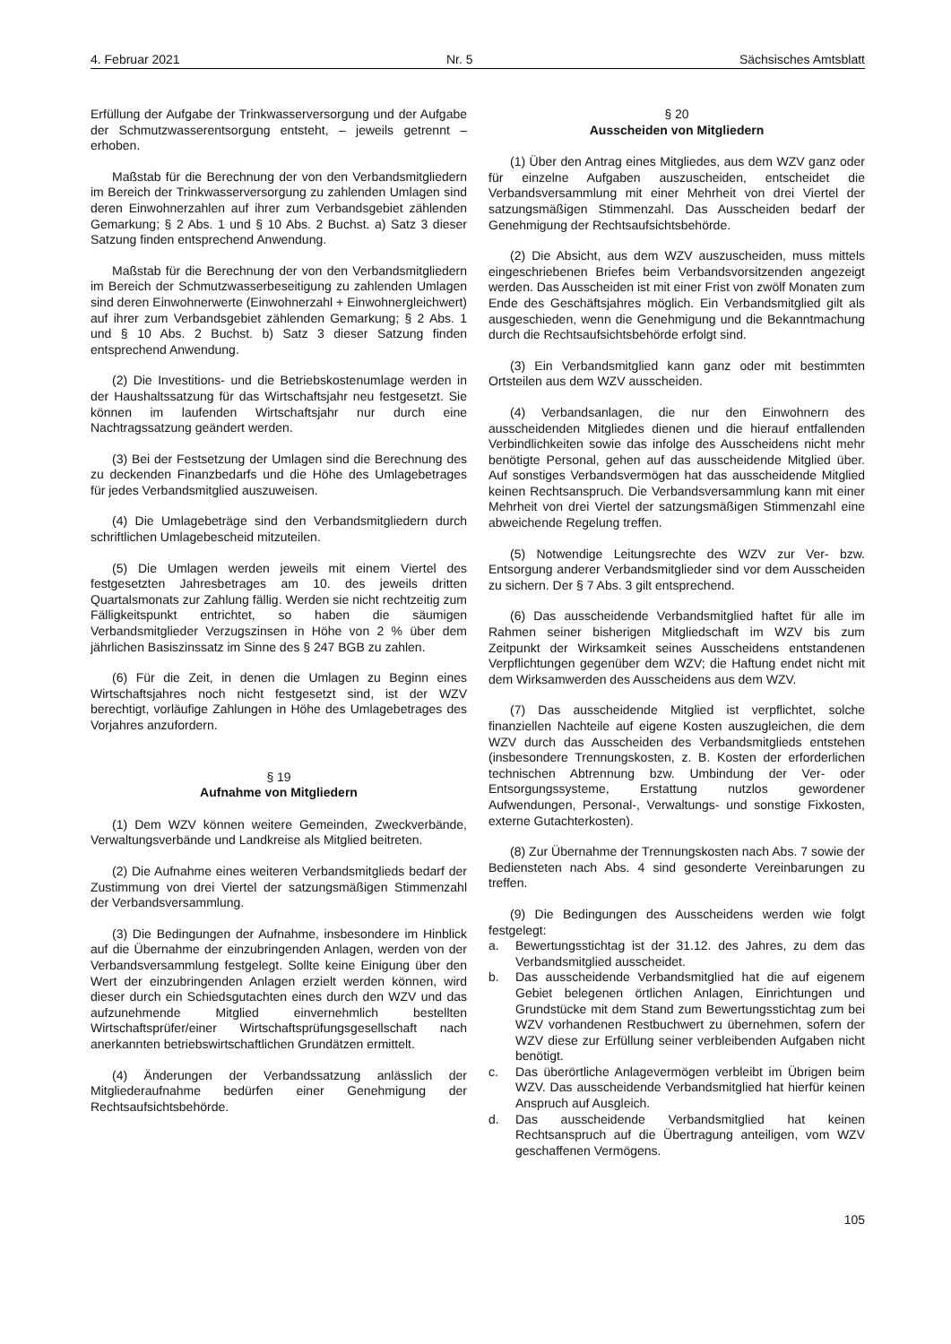4. Februar 2021 Nr. 5 Sächsisches Amtsblatt
Erfüllung der Aufgabe der Trinkwasserversorgung und der Aufgabe der Schmutzwasserentsorgung entsteht, – jeweils getrennt – erhoben.
Maßstab für die Berechnung der von den Verbandsmitgliedern im Bereich der Trinkwasserversorgung zu zahlenden Umlagen sind deren Einwohnerzahlen auf ihrer zum Verbandsgebiet zählenden Gemarkung; § 2 Abs. 1 und § 10 Abs. 2 Buchst. a) Satz 3 dieser Satzung finden entsprechend Anwendung.
Maßstab für die Berechnung der von den Verbandsmitgliedern im Bereich der Schmutzwasserbeseitigung zu zahlenden Umlagen sind deren Einwohnerwerte (Einwohnerzahl + Einwohnergleichwert) auf ihrer zum Verbandsgebiet zählenden Gemarkung; § 2 Abs. 1 und § 10 Abs. 2 Buchst. b) Satz 3 dieser Satzung finden entsprechend Anwendung.
(2) Die Investitions- und die Betriebskostenumlage werden in der Haushaltssatzung für das Wirtschaftsjahr neu festgesetzt. Sie können im laufenden Wirtschaftsjahr nur durch eine Nachtragssatzung geändert werden.
(3) Bei der Festsetzung der Umlagen sind die Berechnung des zu deckenden Finanzbedarfs und die Höhe des Umlagebetrages für jedes Verbandsmitglied auszuweisen.
(4) Die Umlagebeträge sind den Verbandsmitgliedern durch schriftlichen Umlagebescheid mitzuteilen.
(5) Die Umlagen werden jeweils mit einem Viertel des festgesetzten Jahresbetrages am 10. des jeweils dritten Quartalsmonats zur Zahlung fällig. Werden sie nicht rechtzeitig zum Fälligkeitspunkt entrichtet, so haben die säumigen Verbandsmitglieder Verzugszinsen in Höhe von 2 % über dem jährlichen Basiszinssatz im Sinne des § 247 BGB zu zahlen.
(6) Für die Zeit, in denen die Umlagen zu Beginn eines Wirtschaftsjahres noch nicht festgesetzt sind, ist der WZV berechtigt, vorläufige Zahlungen in Höhe des Umlagebetrages des Vorjahres anzufordern.
§ 19
Aufnahme von Mitgliedern
(1) Dem WZV können weitere Gemeinden, Zweckverbände, Verwaltungsverbände und Landkreise als Mitglied beitreten.
(2) Die Aufnahme eines weiteren Verbandsmitglieds bedarf der Zustimmung von drei Viertel der satzungsmäßigen Stimmenzahl der Verbandsversammlung.
(3) Die Bedingungen der Aufnahme, insbesondere im Hinblick auf die Übernahme der einzubringenden Anlagen, werden von der Verbandsversammlung festgelegt. Sollte keine Einigung über den Wert der einzubringenden Anlagen erzielt werden können, wird dieser durch ein Schiedsgutachten eines durch den WZV und das aufzunehmende Mitglied einvernehmlich bestellten Wirtschaftsprüfer/einer Wirtschaftsprüfungsgesellschaft nach anerkannten betriebswirtschaftlichen Grundätzen ermittelt.
(4) Änderungen der Verbandssatzung anlässlich der Mitgliederaufnahme bedürfen einer Genehmigung der Rechtsaufsichtsbehörde.
§ 20
Ausscheiden von Mitgliedern
(1) Über den Antrag eines Mitgliedes, aus dem WZV ganz oder für einzelne Aufgaben auszuscheiden, entscheidet die Verbandsversammlung mit einer Mehrheit von drei Viertel der satzungsmäßigen Stimmenzahl. Das Ausscheiden bedarf der Genehmigung der Rechtsaufsichtsbehörde.
(2) Die Absicht, aus dem WZV auszuscheiden, muss mittels eingeschriebenen Briefes beim Verbandsvorsitzenden angezeigt werden. Das Ausscheiden ist mit einer Frist von zwölf Monaten zum Ende des Geschäftsjahres möglich. Ein Verbandsmitglied gilt als ausgeschieden, wenn die Genehmigung und die Bekanntmachung durch die Rechtsaufsichtsbehörde erfolgt sind.
(3) Ein Verbandsmitglied kann ganz oder mit bestimmten Ortsteilen aus dem WZV ausscheiden.
(4) Verbandsanlagen, die nur den Einwohnern des ausscheidenden Mitgliedes dienen und die hierauf entfallenden Verbindlichkeiten sowie das infolge des Ausscheidens nicht mehr benötigte Personal, gehen auf das ausscheidende Mitglied über. Auf sonstiges Verbandsvermögen hat das ausscheidende Mitglied keinen Rechtsanspruch. Die Verbandsversammlung kann mit einer Mehrheit von drei Viertel der satzungsmäßigen Stimmenzahl eine abweichende Regelung treffen.
(5) Notwendige Leitungsrechte des WZV zur Ver- bzw. Entsorgung anderer Verbandsmitglieder sind vor dem Ausscheiden zu sichern. Der § 7 Abs. 3 gilt entsprechend.
(6) Das ausscheidende Verbandsmitglied haftet für alle im Rahmen seiner bisherigen Mitgliedschaft im WZV bis zum Zeitpunkt der Wirksamkeit seines Ausscheidens entstandenen Verpflichtungen gegenüber dem WZV; die Haftung endet nicht mit dem Wirksamwerden des Ausscheidens aus dem WZV.
(7) Das ausscheidende Mitglied ist verpflichtet, solche finanziellen Nachteile auf eigene Kosten auszugleichen, die dem WZV durch das Ausscheiden des Verbandsmitglieds entstehen (insbesondere Trennungskosten, z. B. Kosten der erforderlichen technischen Abtrennung bzw. Umbindung der Ver- oder Entsorgungssysteme, Erstattung nutzlos gewordener Aufwendungen, Personal-, Verwaltungs- und sonstige Fixkosten, externe Gutachterkosten).
(8) Zur Übernahme der Trennungskosten nach Abs. 7 sowie der Bediensteten nach Abs. 4 sind gesonderte Vereinbarungen zu treffen.
(9) Die Bedingungen des Ausscheidens werden wie folgt festgelegt:
a. Bewertungsstichtag ist der 31.12. des Jahres, zu dem das Verbandsmitglied ausscheidet.
b. Das ausscheidende Verbandsmitglied hat die auf eigenem Gebiet belegenen örtlichen Anlagen, Einrichtungen und Grundstücke mit dem Stand zum Bewertungsstichtag zum bei WZV vorhandenen Restbuchwert zu übernehmen, sofern der WZV diese zur Erfüllung seiner verbleibenden Aufgaben nicht benötigt.
c. Das überörtliche Anlagevermögen verbleibt im Übrigen beim WZV. Das ausscheidende Verbandsmitglied hat hierfür keinen Anspruch auf Ausgleich.
d. Das ausscheidende Verbandsmitglied hat keinen Rechtsanspruch auf die Übertragung anteiligen, vom WZV geschaffenen Vermögens.
105